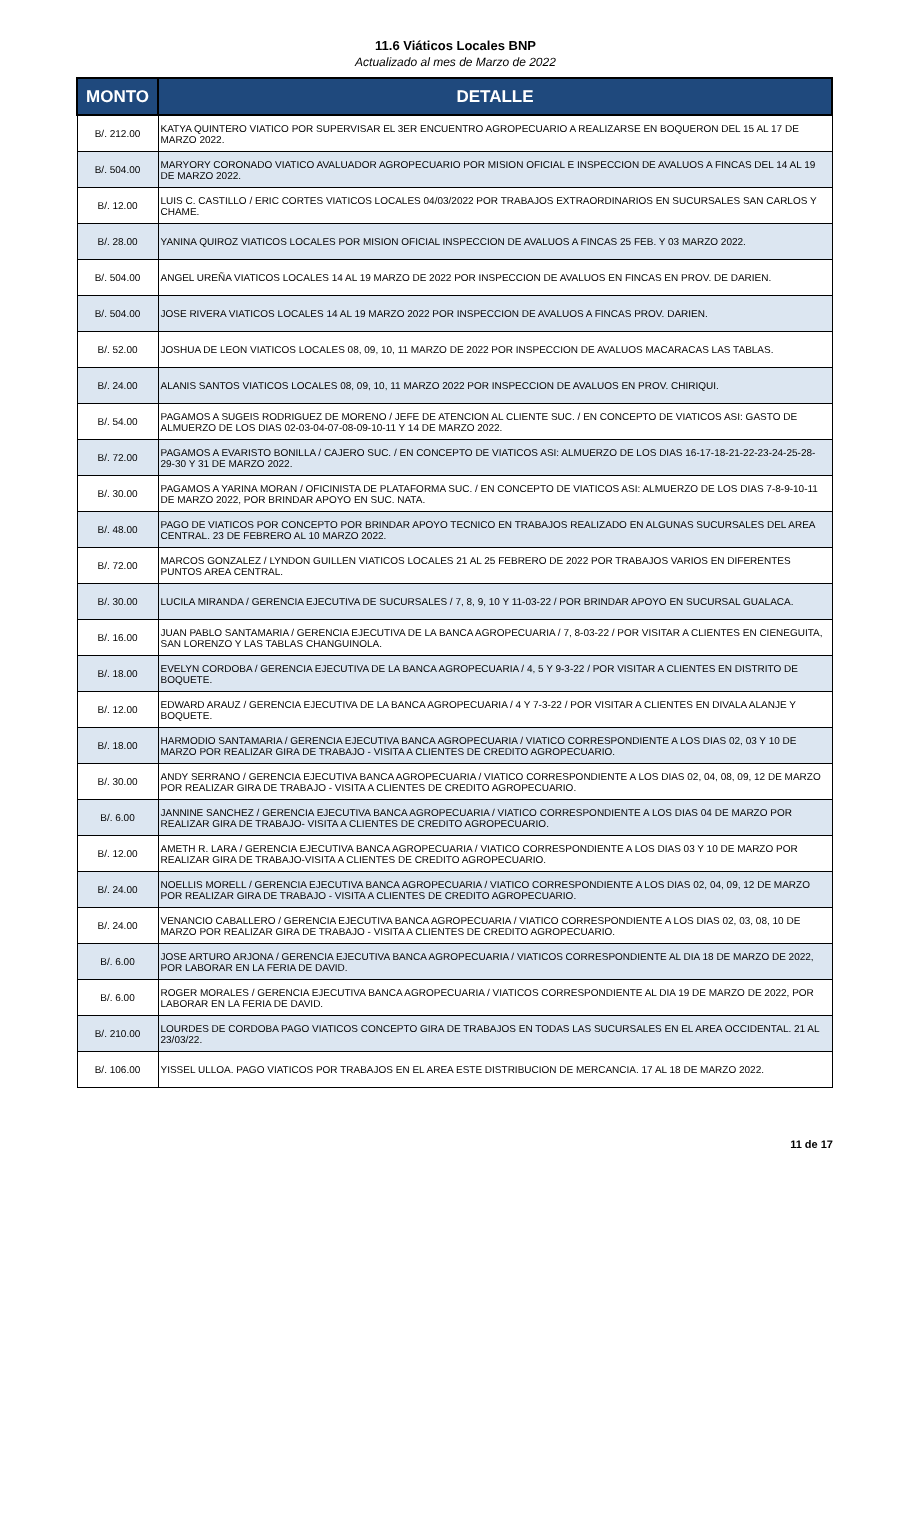11.6 Viáticos Locales BNP
Actualizado al mes de Marzo de 2022
| MONTO | DETALLE |
| --- | --- |
| B/. 212.00 | KATYA QUINTERO VIATICO POR SUPERVISAR EL 3ER ENCUENTRO AGROPECUARIO A REALIZARSE EN BOQUERON DEL 15 AL 17 DE MARZO 2022. |
| B/. 504.00 | MARYORY CORONADO VIATICO AVALUADOR AGROPECUARIO POR MISION OFICIAL E INSPECCION DE AVALUOS A FINCAS DEL 14 AL 19 DE MARZO 2022. |
| B/. 12.00 | LUIS C. CASTILLO / ERIC CORTES VIATICOS LOCALES 04/03/2022 POR TRABAJOS EXTRAORDINARIOS EN SUCURSALES SAN CARLOS Y CHAME. |
| B/. 28.00 | YANINA QUIROZ VIATICOS LOCALES POR MISION OFICIAL INSPECCION DE AVALUOS A FINCAS 25 FEB. Y 03 MARZO 2022. |
| B/. 504.00 | ANGEL UREÑA VIATICOS LOCALES 14 AL 19 MARZO DE 2022 POR INSPECCION DE AVALUOS EN FINCAS EN PROV. DE DARIEN. |
| B/. 504.00 | JOSE RIVERA VIATICOS LOCALES 14 AL 19 MARZO 2022 POR INSPECCION DE AVALUOS A FINCAS PROV. DARIEN. |
| B/. 52.00 | JOSHUA DE LEON VIATICOS LOCALES 08, 09, 10, 11 MARZO DE 2022 POR INSPECCION DE AVALUOS MACARACAS LAS TABLAS. |
| B/. 24.00 | ALANIS SANTOS VIATICOS LOCALES 08, 09, 10, 11 MARZO 2022 POR INSPECCION DE AVALUOS EN PROV. CHIRIQUI. |
| B/. 54.00 | PAGAMOS A SUGEIS RODRIGUEZ DE MORENO / JEFE DE ATENCION AL CLIENTE SUC. / EN CONCEPTO DE VIATICOS ASI: GASTO DE ALMUERZO DE LOS DIAS 02-03-04-07-08-09-10-11 Y 14 DE MARZO 2022. |
| B/. 72.00 | PAGAMOS A EVARISTO BONILLA / CAJERO SUC. / EN CONCEPTO DE VIATICOS ASI: ALMUERZO DE LOS DIAS 16-17-18-21-22-23-24-25-28-29-30 Y 31 DE MARZO 2022. |
| B/. 30.00 | PAGAMOS A YARINA MORAN / OFICINISTA DE PLATAFORMA SUC. / EN CONCEPTO DE VIATICOS ASI: ALMUERZO DE LOS DIAS 7-8-9-10-11 DE MARZO 2022, POR BRINDAR APOYO EN SUC. NATA. |
| B/. 48.00 | PAGO DE VIATICOS POR CONCEPTO POR BRINDAR APOYO TECNICO EN TRABAJOS REALIZADO EN ALGUNAS SUCURSALES DEL AREA CENTRAL. 23 DE FEBRERO AL 10 MARZO 2022. |
| B/. 72.00 | MARCOS GONZALEZ / LYNDON GUILLEN VIATICOS LOCALES 21 AL 25 FEBRERO DE 2022 POR TRABAJOS VARIOS EN DIFERENTES PUNTOS AREA CENTRAL. |
| B/. 30.00 | LUCILA MIRANDA / GERENCIA EJECUTIVA DE SUCURSALES / 7, 8, 9, 10 Y 11-03-22 / POR BRINDAR APOYO EN SUCURSAL GUALACA. |
| B/. 16.00 | JUAN PABLO SANTAMARIA / GERENCIA EJECUTIVA DE LA BANCA AGROPECUARIA / 7, 8-03-22 / POR VISITAR A CLIENTES EN CIENEGUITA, SAN LORENZO Y LAS TABLAS CHANGUINOLA. |
| B/. 18.00 | EVELYN CORDOBA / GERENCIA EJECUTIVA DE LA BANCA AGROPECUARIA / 4, 5 Y 9-3-22 / POR VISITAR A CLIENTES EN DISTRITO DE BOQUETE. |
| B/. 12.00 | EDWARD ARAUZ / GERENCIA EJECUTIVA DE LA BANCA AGROPECUARIA / 4 Y 7-3-22 / POR VISITAR A CLIENTES EN DIVALA ALANJE Y BOQUETE. |
| B/. 18.00 | HARMODIO SANTAMARIA / GERENCIA EJECUTIVA BANCA AGROPECUARIA / VIATICO CORRESPONDIENTE A LOS DIAS 02, 03 Y 10 DE MARZO POR REALIZAR GIRA DE TRABAJO - VISITA A CLIENTES DE CREDITO AGROPECUARIO. |
| B/. 30.00 | ANDY SERRANO / GERENCIA EJECUTIVA BANCA AGROPECUARIA / VIATICO CORRESPONDIENTE A LOS DIAS 02, 04, 08, 09, 12 DE MARZO POR REALIZAR GIRA DE TRABAJO - VISITA A CLIENTES DE CREDITO AGROPECUARIO. |
| B/. 6.00 | JANNINE SANCHEZ / GERENCIA EJECUTIVA BANCA AGROPECUARIA / VIATICO CORRESPONDIENTE A LOS DIAS 04 DE MARZO POR REALIZAR GIRA DE TRABAJO- VISITA A CLIENTES DE CREDITO AGROPECUARIO. |
| B/. 12.00 | AMETH R. LARA / GERENCIA EJECUTIVA BANCA AGROPECUARIA / VIATICO CORRESPONDIENTE A LOS DIAS 03 Y 10 DE MARZO POR REALIZAR GIRA DE TRABAJO-VISITA A CLIENTES DE CREDITO AGROPECUARIO. |
| B/. 24.00 | NOELLIS MORELL / GERENCIA EJECUTIVA BANCA AGROPECUARIA / VIATICO CORRESPONDIENTE A LOS DIAS 02, 04, 09, 12 DE MARZO POR REALIZAR GIRA DE TRABAJO - VISITA A CLIENTES DE CREDITO AGROPECUARIO. |
| B/. 24.00 | VENANCIO CABALLERO / GERENCIA EJECUTIVA BANCA AGROPECUARIA / VIATICO CORRESPONDIENTE A LOS DIAS 02, 03, 08, 10 DE MARZO POR REALIZAR GIRA DE TRABAJO - VISITA A CLIENTES DE CREDITO AGROPECUARIO. |
| B/. 6.00 | JOSE ARTURO ARJONA / GERENCIA EJECUTIVA BANCA AGROPECUARIA / VIATICOS CORRESPONDIENTE AL DIA 18 DE MARZO DE 2022, POR LABORAR EN LA FERIA DE DAVID. |
| B/. 6.00 | ROGER MORALES / GERENCIA EJECUTIVA BANCA AGROPECUARIA / VIATICOS CORRESPONDIENTE AL DIA 19 DE MARZO DE 2022, POR LABORAR EN LA FERIA DE DAVID. |
| B/. 210.00 | LOURDES DE CORDOBA PAGO VIATICOS CONCEPTO GIRA DE TRABAJOS EN TODAS LAS SUCURSALES EN EL AREA OCCIDENTAL. 21 AL 23/03/22. |
| B/. 106.00 | YISSEL ULLOA. PAGO VIATICOS POR TRABAJOS EN EL AREA ESTE DISTRIBUCION DE MERCANCIA. 17 AL 18 DE MARZO 2022. |
11 de 17